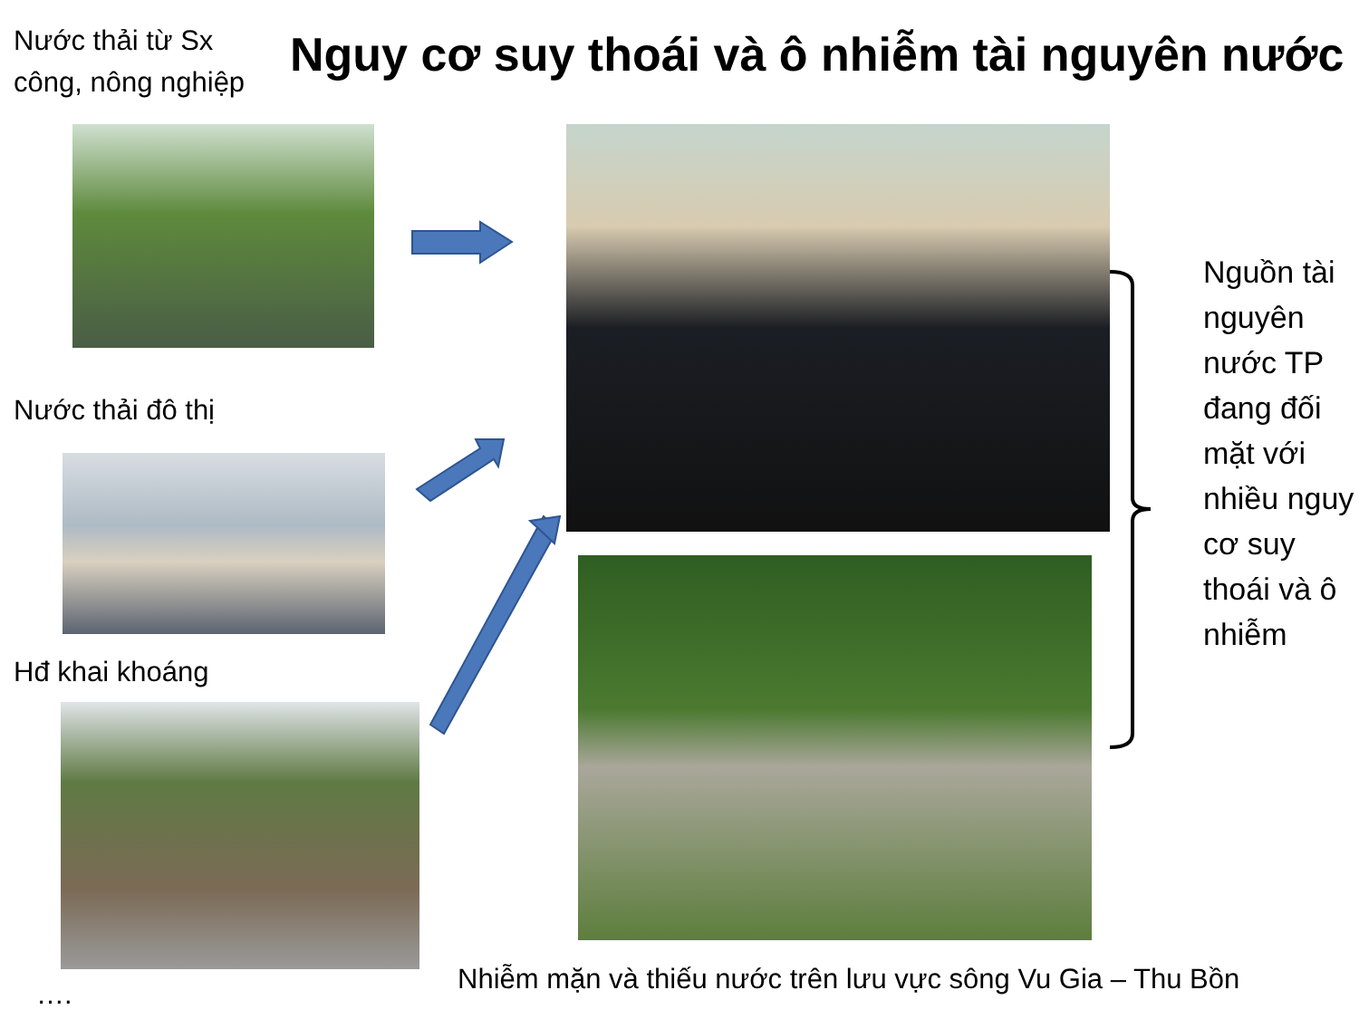Nước thải từ Sx công, nông nghiệp
Nguy cơ suy thoái và ô nhiễm tài nguyên nước
Nước thải đô thị
Hđ khai khoáng
….
Nguồn tài nguyên nước TP đang đối mặt với nhiều nguy cơ suy thoái và ô nhiễm
Nhiễm mặn và thiếu nước trên lưu vực sông Vu Gia – Thu Bồn